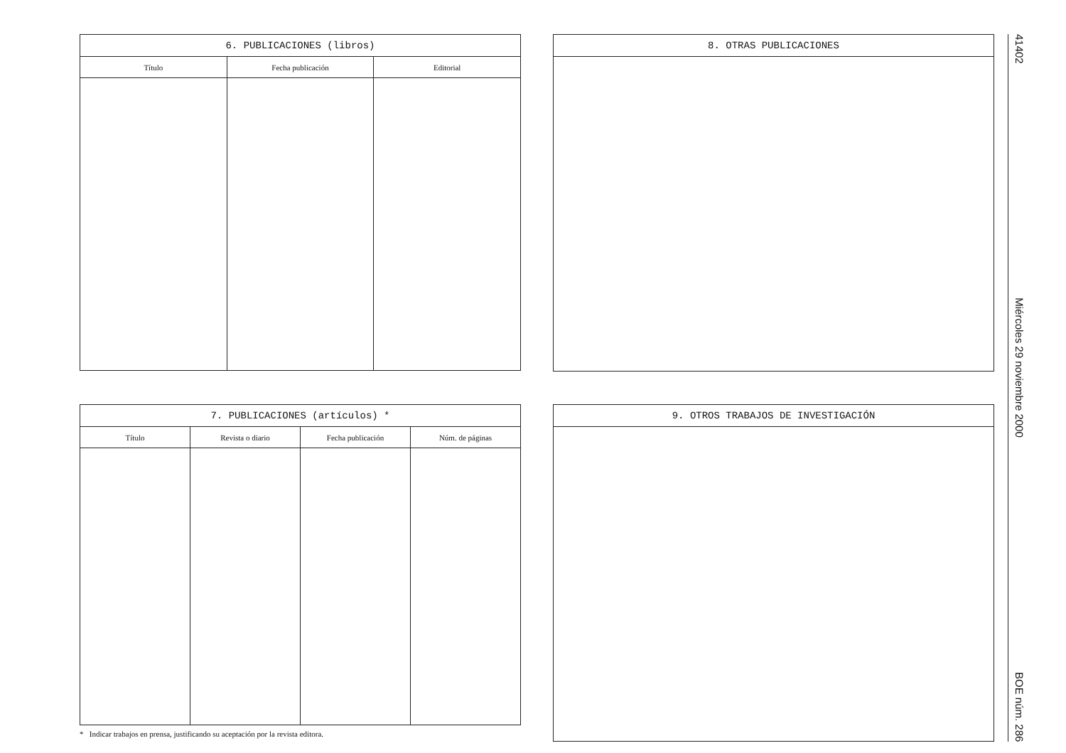41402 Miércoles 29 noviembre 2000 BOE núm. 286
| 6. PUBLICACIONES (libros) | | |
| --- | --- | --- |
| Título | Fecha publicación | Editorial |
8. OTRAS PUBLICACIONES
| 7. PUBLICACIONES (artículos) * | | | |
| --- | --- | --- | --- |
| Título | Revista o diario | Fecha publicación | Núm. de páginas |
* Indicar trabajos en prensa, justificando su aceptación por la revista editora.
9. OTROS TRABAJOS DE INVESTIGACIÓN